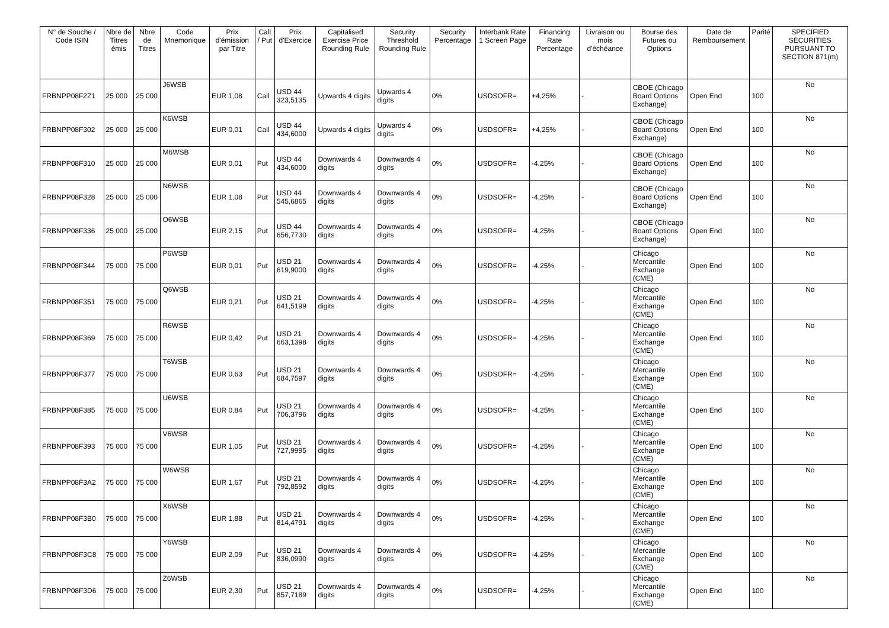| N° de Souche / Code ISIN | Nbre de Titres émis | Nbre de Titres | Code Mnemonique | Prix d'émission par Titre | Call / Put | Prix d'Exercice | Capitalised Exercise Price Rounding Rule | Security Threshold Rounding Rule | Security Percentage | Interbank Rate 1 Screen Page | Financing Rate Percentage | Livraison ou mois d'échéance | Bourse des Futures ou Options | Date de Remboursement | Parité | SPECIFIED SECURITIES PURSUANT TO SECTION 871(m) |
| --- | --- | --- | --- | --- | --- | --- | --- | --- | --- | --- | --- | --- | --- | --- | --- | --- |
| FRBNPP08F2Z1 | 25 000 | 25 000 | J6WSB | EUR 1,08 | Call | USD 44 323,5135 | Upwards 4 digits | Upwards 4 digits | 0% | USDSOFR= | +4,25% | - | CBOE (Chicago Board Options Exchange) | Open End | 100 | No |
| FRBNPP08F302 | 25 000 | 25 000 | K6WSB | EUR 0,01 | Call | USD 44 434,6000 | Upwards 4 digits | Upwards 4 digits | 0% | USDSOFR= | +4,25% | - | CBOE (Chicago Board Options Exchange) | Open End | 100 | No |
| FRBNPP08F310 | 25 000 | 25 000 | M6WSB | EUR 0,01 | Put | USD 44 434,6000 | Downwards 4 digits | Downwards 4 digits | 0% | USDSOFR= | -4,25% | - | CBOE (Chicago Board Options Exchange) | Open End | 100 | No |
| FRBNPP08F328 | 25 000 | 25 000 | N6WSB | EUR 1,08 | Put | USD 44 545,6865 | Downwards 4 digits | Downwards 4 digits | 0% | USDSOFR= | -4,25% | - | CBOE (Chicago Board Options Exchange) | Open End | 100 | No |
| FRBNPP08F336 | 25 000 | 25 000 | O6WSB | EUR 2,15 | Put | USD 44 656,7730 | Downwards 4 digits | Downwards 4 digits | 0% | USDSOFR= | -4,25% | - | CBOE (Chicago Board Options Exchange) | Open End | 100 | No |
| FRBNPP08F344 | 75 000 | 75 000 | P6WSB | EUR 0,01 | Put | USD 21 619,9000 | Downwards 4 digits | Downwards 4 digits | 0% | USDSOFR= | -4,25% | - | Chicago Mercantile Exchange (CME) | Open End | 100 | No |
| FRBNPP08F351 | 75 000 | 75 000 | Q6WSB | EUR 0,21 | Put | USD 21 641,5199 | Downwards 4 digits | Downwards 4 digits | 0% | USDSOFR= | -4,25% | - | Chicago Mercantile Exchange (CME) | Open End | 100 | No |
| FRBNPP08F369 | 75 000 | 75 000 | R6WSB | EUR 0,42 | Put | USD 21 663,1398 | Downwards 4 digits | Downwards 4 digits | 0% | USDSOFR= | -4,25% | - | Chicago Mercantile Exchange (CME) | Open End | 100 | No |
| FRBNPP08F377 | 75 000 | 75 000 | T6WSB | EUR 0,63 | Put | USD 21 684,7597 | Downwards 4 digits | Downwards 4 digits | 0% | USDSOFR= | -4,25% | - | Chicago Mercantile Exchange (CME) | Open End | 100 | No |
| FRBNPP08F385 | 75 000 | 75 000 | U6WSB | EUR 0,84 | Put | USD 21 706,3796 | Downwards 4 digits | Downwards 4 digits | 0% | USDSOFR= | -4,25% | - | Chicago Mercantile Exchange (CME) | Open End | 100 | No |
| FRBNPP08F393 | 75 000 | 75 000 | V6WSB | EUR 1,05 | Put | USD 21 727,9995 | Downwards 4 digits | Downwards 4 digits | 0% | USDSOFR= | -4,25% | - | Chicago Mercantile Exchange (CME) | Open End | 100 | No |
| FRBNPP08F3A2 | 75 000 | 75 000 | W6WSB | EUR 1,67 | Put | USD 21 792,8592 | Downwards 4 digits | Downwards 4 digits | 0% | USDSOFR= | -4,25% | - | Chicago Mercantile Exchange (CME) | Open End | 100 | No |
| FRBNPP08F3B0 | 75 000 | 75 000 | X6WSB | EUR 1,88 | Put | USD 21 814,4791 | Downwards 4 digits | Downwards 4 digits | 0% | USDSOFR= | -4,25% | - | Chicago Mercantile Exchange (CME) | Open End | 100 | No |
| FRBNPP08F3C8 | 75 000 | 75 000 | Y6WSB | EUR 2,09 | Put | USD 21 836,0990 | Downwards 4 digits | Downwards 4 digits | 0% | USDSOFR= | -4,25% | - | Chicago Mercantile Exchange (CME) | Open End | 100 | No |
| FRBNPP08F3D6 | 75 000 | 75 000 | Z6WSB | EUR 2,30 | Put | USD 21 857,7189 | Downwards 4 digits | Downwards 4 digits | 0% | USDSOFR= | -4,25% | - | Chicago Mercantile Exchange (CME) | Open End | 100 | No |